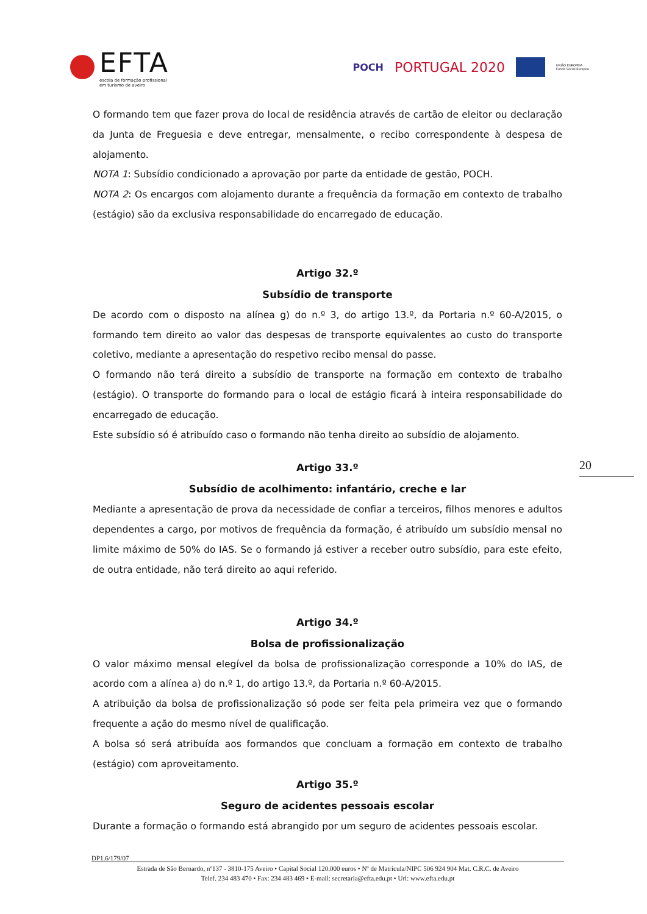EFTA
escola de formação profissional
em turismo de aveiro
POCH PORTUGAL 2020
UNIÃO EUROPEIA
Fundo Social Europeu
O formando tem que fazer prova do local de residência através de cartão de eleitor ou declaração da Junta de Freguesia e deve entregar, mensalmente, o recibo correspondente à despesa de alojamento.
NOTA 1: Subsídio condicionado a aprovação por parte da entidade de gestão, POCH.
NOTA 2: Os encargos com alojamento durante a frequência da formação em contexto de trabalho (estágio) são da exclusiva responsabilidade do encarregado de educação.
Artigo 32.º
Subsídio de transporte
De acordo com o disposto na alínea g) do n.º 3, do artigo 13.º, da Portaria n.º 60-A/2015, o formando tem direito ao valor das despesas de transporte equivalentes ao custo do transporte coletivo, mediante a apresentação do respetivo recibo mensal do passe.
O formando não terá direito a subsídio de transporte na formação em contexto de trabalho (estágio). O transporte do formando para o local de estágio ficará à inteira responsabilidade do encarregado de educação.
Este subsídio só é atribuído caso o formando não tenha direito ao subsídio de alojamento.
Artigo 33.º
Subsídio de acolhimento: infantário, creche e lar
Mediante a apresentação de prova da necessidade de confiar a terceiros, filhos menores e adultos dependentes a cargo, por motivos de frequência da formação, é atribuído um subsídio mensal no limite máximo de 50% do IAS. Se o formando já estiver a receber outro subsídio, para este efeito, de outra entidade, não terá direito ao aqui referido.
Artigo 34.º
Bolsa de profissionalização
O valor máximo mensal elegível da bolsa de profissionalização corresponde a 10% do IAS, de acordo com a alínea a) do n.º 1, do artigo 13.º, da Portaria n.º 60-A/2015.
A atribuição da bolsa de profissionalização só pode ser feita pela primeira vez que o formando frequente a ação do mesmo nível de qualificação.
A bolsa só será atribuída aos formandos que concluam a formação em contexto de trabalho (estágio) com aproveitamento.
Artigo 35.º
Seguro de acidentes pessoais escolar
Durante a formação o formando está abrangido por um seguro de acidentes pessoais escolar.
20
DP1.6/179/07
Estrada de São Bernardo, nº137 - 3810-175 Aveiro • Capital Social 120.000 euros • Nº de Matrícula/NIPC 506 924 904 Mat. C.R.C. de Aveiro
Telef. 234 483 470 • Fax: 234 483 469 • E-mail: secretaria@efta.edu.pt • Url: www.efta.edu.pt